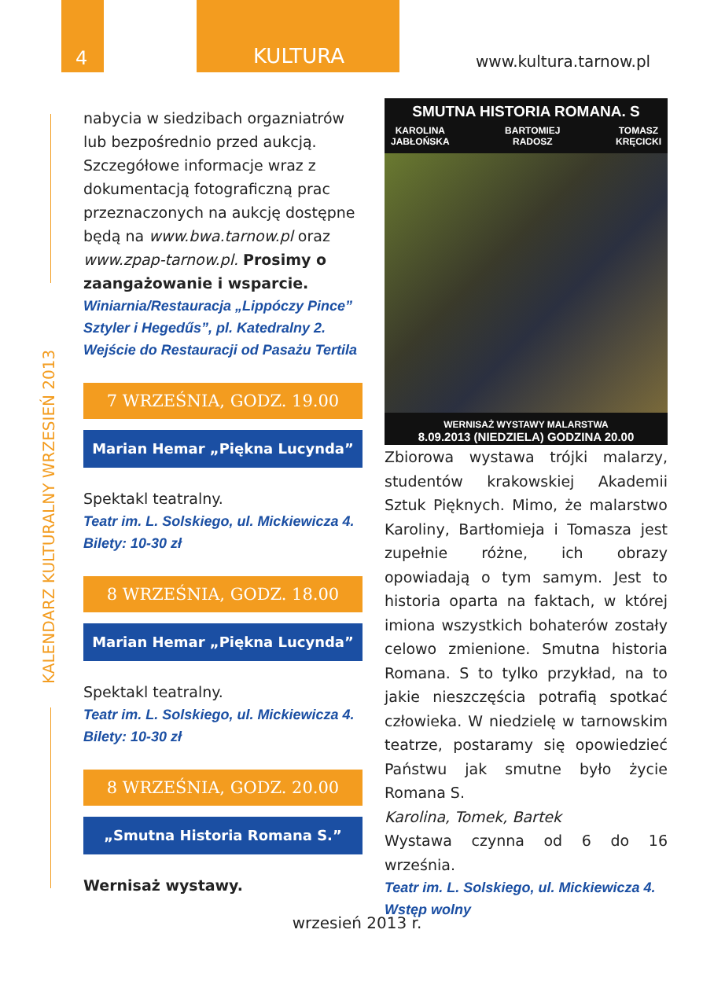4 KULTURA
www.kultura.tarnow.pl
KALENDARZ KULTURALNY WRZESIEŃ 2013
nabycia w siedzibach orgazniatrów lub bezpośrednio przed aukcją. Szczegółowe informacje wraz z dokumentacją fotograficzną prac przeznaczonych na aukcję dostępne będą na www.bwa.tarnow.pl oraz www.zpap-tarnow.pl. Prosimy o zaangażowanie i wsparcie.
Winiarnia/Restauracja „Lippóczy Pince” Sztyler i Hegedűs”, pl. Katedralny 2. Wejście do Restauracji od Pasażu Tertila
7 WRZEŚNIA, GODZ. 19.00
Marian Hemar „Piękna Lucynda”
Spektakl teatralny.
Teatr im. L. Solskiego, ul. Mickiewicza 4. Bilety: 10-30 zł
8 WRZEŚNIA, GODZ. 18.00
Marian Hemar „Piękna Lucynda”
Spektakl teatralny.
Teatr im. L. Solskiego, ul. Mickiewicza 4. Bilety: 10-30 zł
8 WRZEŚNIA, GODZ. 20.00
„Smutna Historia Romana S.”
Wernisaż wystawy.
SMUTNA HISTORIA ROMANA. S
KAROLINA
JABŁOŃSKA BARTOMIEJ
RADOSZ TOMASZ
KRĘCICKI
WERNISAŻ WYSTAWY MALARSTWA
8.09.2013 (NIEDZIELA) GODZINA 20.00
Zbiorowa wystawa trójki malarzy, studentów krakowskiej Akademii Sztuk Pięknych. Mimo, że malarstwo Karoliny, Bartłomieja i Tomasza jest zupełnie różne, ich obrazy opowiadają o tym samym. Jest to historia oparta na faktach, w której imiona wszystkich bohaterów zostały celowo zmienione. Smutna historia Romana. S to tylko przykład, na to jakie nieszczęścia potrafią spotkać człowieka. W niedzielę w tarnowskim teatrze, postaramy się opowiedzieć Państwu jak smutne było życie Romana S.
Karolina, Tomek, Bartek
Wystawa czynna od 6 do 16 września.
Teatr im. L. Solskiego, ul. Mickiewicza 4. Wstęp wolny
wrzesień 2013 r.